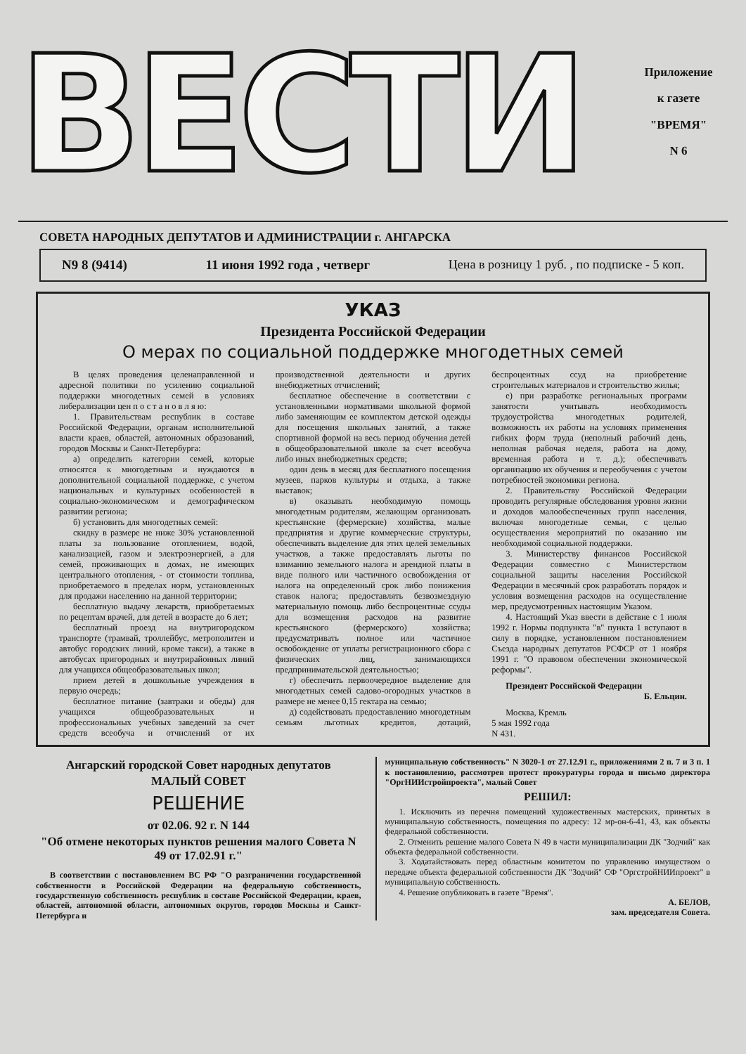ВЕСТИ
Приложение
к газете
"ВРЕМЯ"
N 6
СОВЕТА НАРОДНЫХ ДЕПУТАТОВ И АДМИНИСТРАЦИИ г. АНГАРСКА
N9 8 (9414) 11 июня 1992 года , четверг Цена в розницу 1 руб. , по подписке - 5 коп.
УКАЗ
Президента Российской Федерации
О мерах по социальной поддержке многодетных семей
В целях проведения целенаправленной и адресной политики по усилению социальной поддержки многодетных семей в условиях либерализации цен п о с т а н о в л я ю:
1. Правительствам республик в составе Российской Федерации, органам исполнительной власти краев, областей, автономных образований, городов Москвы и Санкт-Петербурга:
а) определить категории семей, которые относятся к многодетным и нуждаются в дополнительной социальной поддержке, с учетом национальных и культурных особенностей в социально-экономическом и демографическом развитии региона;
б) установить для многодетных семей:
скидку в размере не ниже 30% установленной платы за пользование отоплением, водой, канализацией, газом и электроэнергией, а для семей, проживающих в домах, не имеющих центрального отопления, - от стоимости топлива, приобретаемого в пределах норм, установленных для продажи населению на данной территории;
бесплатную выдачу лекарств, приобретаемых по рецептам врачей, для детей в возрасте до 6 лет;
бесплатный проезд на внутригородском транспорте (трамвай, троллейбус, метрополитен и автобус городских линий, кроме такси), а также в автобусах пригородных и внутрирайонных линий для учащихся общеобразовательных школ;
прием детей в дошкольные учреждения в первую очередь;
бесплатное питание (завтраки и обеды) для учащихся общеобразовательных и профессиональных учебных заведений за счет средств всеобуча и отчислений от их производственной деятельности и других внебюджетных отчислений;
бесплатное обеспечение в соответствии с установленными нормативами школьной формой либо заменяющим ее комплектом детской одежды для посещения школьных занятий, а также спортивной формой на весь период обучения детей в общеобразовательной школе за счет всеобуча либо иных внебюджетных средств;
один день в месяц для бесплатного посещения музеев, парков культуры и отдыха, а также выставок;
в) оказывать необходимую помощь многодетным родителям, желающим организовать крестьянские (фермерские) хозяйства, малые предприятия и другие коммерческие структуры, обеспечивать выделение для этих целей земельных участков, а также предоставлять льготы по взиманию земельного налога и арендной платы в виде полного или частичного освобождения от налога на определенный срок либо понижения ставок налога; предоставлять безвозмездную материальную помощь либо беспроцентные ссуды для возмещения расходов на развитие крестьянского (фермерского) хозяйства; предусматривать полное или частичное освобождение от уплаты регистрационного сбора с физических лиц, занимающихся предпринимательской деятельностью;
г) обеспечить первоочередное выделение для многодетных семей садово-огородных участков в размере не менее 0,15 гектара на семью;
д) содействовать предоставлению многодетным семьям льготных кредитов, дотаций, беспроцентных ссуд на приобретение строительных материалов и строительство жилья;
е) при разработке региональных программ занятости учитывать необходимость трудоустройства многодетных родителей, возможность их работы на условиях применения гибких форм труда (неполный рабочий день, неполная рабочая неделя, работа на дому, временная работа и т. д.); обеспечивать организацию их обучения и переобучения с учетом потребностей экономики региона.
2. Правительству Российской Федерации проводить регулярные обследования уровня жизни и доходов малообеспеченных групп населения, включая многодетные семьи, с целью осуществления мероприятий по оказанию им необходимой социальной поддержки.
3. Министерству финансов Российской Федерации совместно с Министерством социальной защиты населения Российской Федерации в месячный срок разработать порядок и условия возмещения расходов на осуществление мер, предусмотренных настоящим Указом.
4. Настоящий Указ ввести в действие с 1 июля 1992 г. Нормы подпункта "в" пункта 1 вступают в силу в порядке, установленном постановлением Съезда народных депутатов РСФСР от 1 ноября 1991 г. "О правовом обеспечении экономической реформы".
Президент Российской Федерации
Б. Ельцин.
Москва, Кремль
5 мая 1992 года
N 431.
Ангарский городской Совет народных депутатов
МАЛЫЙ СОВЕТ
РЕШЕНИЕ
от 02.06. 92 г. N 144
"Об отмене некоторых пунктов решения малого Совета N 49 от 17.02.91 г."
В соответствии с постановлением ВС РФ "О разграничении государственной собственности в Российской Федерации на федеральную собственность, государственную собственность республик в составе Российской Федерации, краев, областей, автономной области, автономных округов, городов Москвы и Санкт-Петербурга и
муниципальную собственность" N 3020-1 от 27.12.91 г., приложениями 2 п. 7 и 3 п. 1 к постановлению, рассмотрев протест прокуратуры города и письмо директора "ОргНИИстройпроекта", малый Совет
РЕШИЛ:
1. Исключить из перечня помещений художественных мастерских, принятых в муниципальную собственность, помещения по адресу: 12 мр-он-6-41, 43, как объекты федеральной собственности.
2. Отменить решение малого Совета N 49 в части муниципализации ДК "Зодчий" как объекта федеральной собственности.
3. Ходатайствовать перед областным комитетом по управлению имуществом о передаче объекта федеральной собственности ДК "Зодчий" СФ "ОргстройНИИпроект" в муниципальную собственность.
4. Решение опубликовать в газете "Время".
А. БЕЛОВ,
зам. председателя Совета.